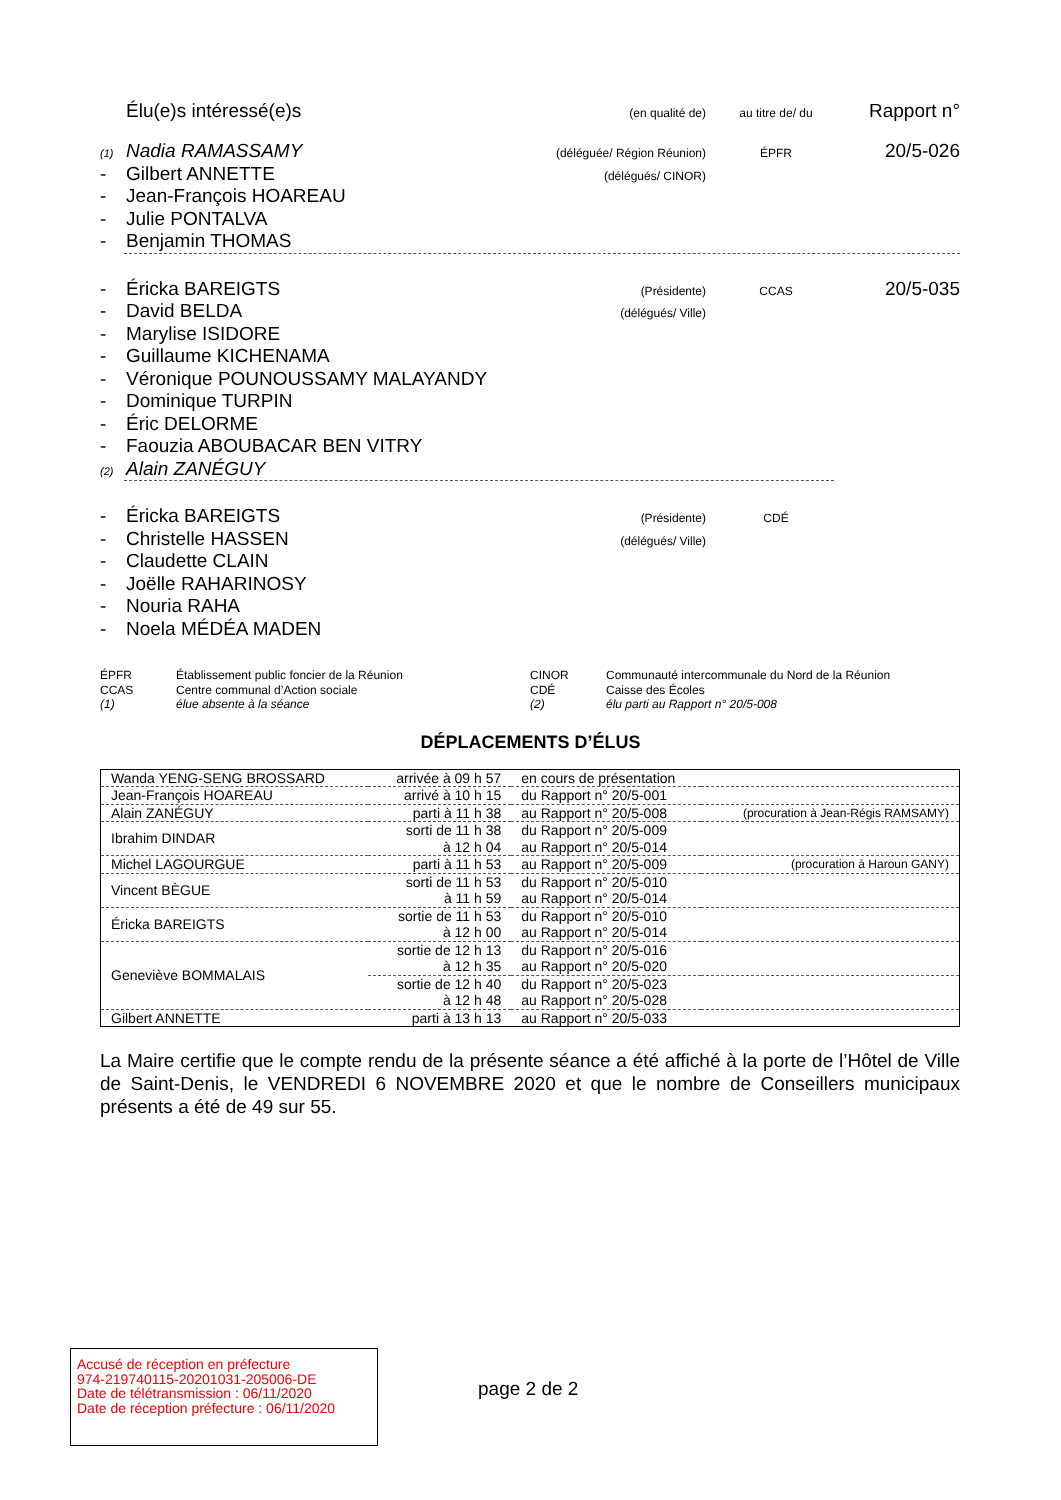Élu(e)s intéressé(e)s (en qualité de) au titre de/ du Rapport n°
(1) Nadia RAMASSAMY (déléguée/ Région Réunion) ÉPFR 20/5-026
- Gilbert ANNETTE (délégués/ CINOR)
- Jean-François HOAREAU
- Julie PONTALVA
- Benjamin THOMAS
- Éricka BAREIGTS (Présidente) CCAS 20/5-035
- David BELDA (délégués/ Ville)
- Marylise ISIDORE
- Guillaume KICHENAMA
- Véronique POUNOUSSAMY MALAYANDY
- Dominique TURPIN
- Éric DELORME
- Faouzia ABOUBACAR BEN VITRY
(2) Alain ZANÉGUY
- Éricka BAREIGTS (Présidente) CDÉ
- Christelle HASSEN (délégués/ Ville)
- Claudette CLAIN
- Joëlle RAHARINOSY
- Nouria RAHA
- Noela MÉDÉA MADEN
ÉPFR Établissement public foncier de la Réunion CINOR Communauté intercommunale du Nord de la Réunion CCAS Centre communal d’Action sociale CDÉ Caisse des Écoles (1) élue absente à la séance (2) élu parti au Rapport n° 20/5-008
DÉPLACEMENTS D’ÉLUS
| Wanda YENG-SENG BROSSARD | arrivée à 09 h 57 | en cours de présentation | |
| Jean-François HOAREAU | arrivé à 10 h 15 | du Rapport n° 20/5-001 | |
| Alain ZANÉGUY | parti à 11 h 38 | au Rapport n° 20/5-008 | (procuration à Jean-Régis RAMSAMY) |
| Ibrahim DINDAR | sorti de 11 h 38 à 12 h 04 | du Rapport n° 20/5-009 au Rapport n° 20/5-014 | |
| Michel LAGOURGUE | parti à 11 h 53 | au Rapport n° 20/5-009 | (procuration à Haroun GANY) |
| Vincent BÈGUE | sorti de 11 h 53 à 11 h 59 | du Rapport n° 20/5-010 au Rapport n° 20/5-014 | |
| Éricka BAREIGTS | sortie de 11 h 53 à 12 h 00 | du Rapport n° 20/5-010 au Rapport n° 20/5-014 | |
| Geneviève BOMMALAIS | sortie de 12 h 13 à 12 h 35 | du Rapport n° 20/5-016 au Rapport n° 20/5-020 | |
| | sortie de 12 h 40 à 12 h 48 | du Rapport n° 20/5-023 au Rapport n° 20/5-028 | |
| Gilbert ANNETTE | parti à 13 h 13 | au Rapport n° 20/5-033 | |
La Maire certifie que le compte rendu de la présente séance a été affiché à la porte de l’Hôtel de Ville de Saint-Denis, le VENDREDI 6 NOVEMBRE 2020 et que le nombre de Conseillers municipaux présents a été de 49 sur 55.
Accusé de réception en préfecture
974-219740115-20201031-205006-DE
Date de télétransmission : 06/11/2020
Date de réception préfecture : 06/11/2020
page 2 de 2